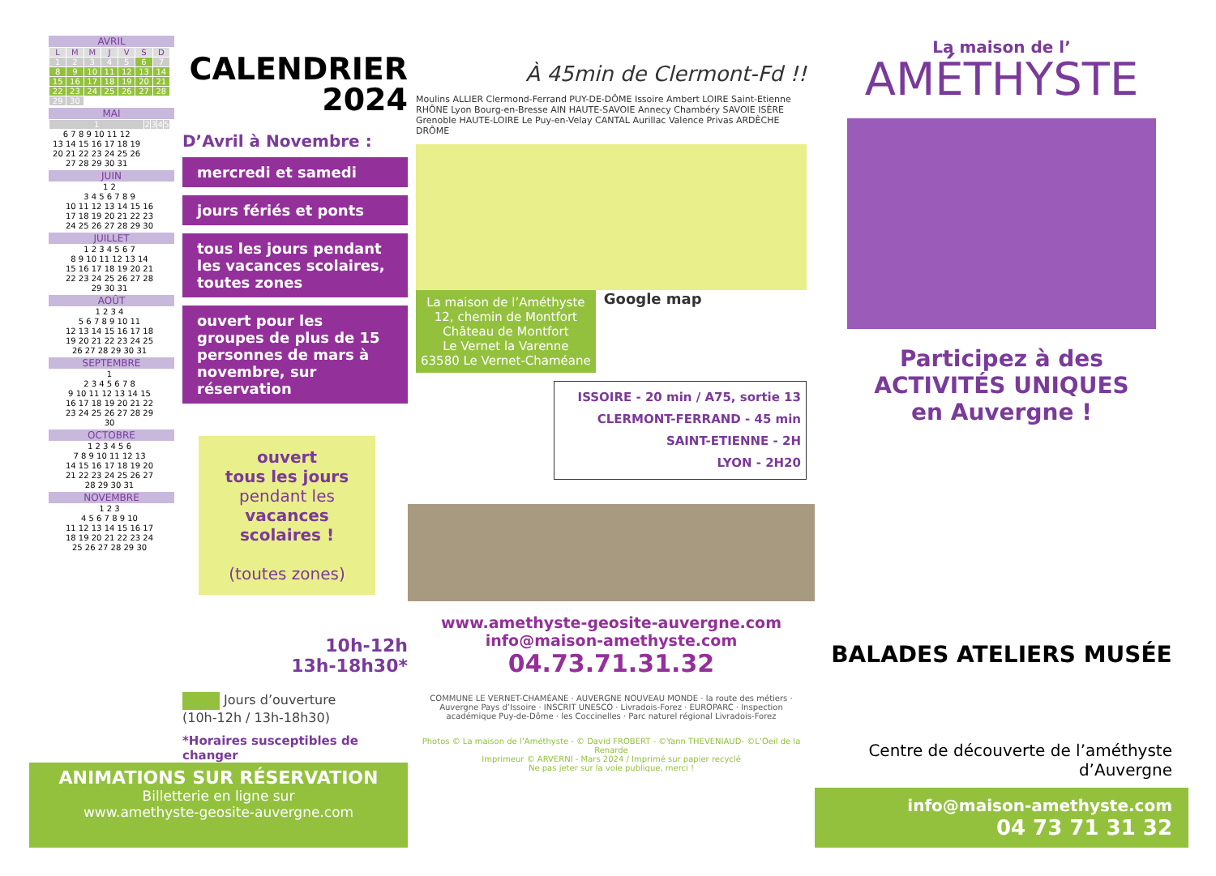AVRIL
| L | M | M | J | V | S | D |
| --- | --- | --- | --- | --- | --- | --- |
| 1 | 2 | 3 | 4 | 5 | 6 | 7 |
| 8 | 9 | 10 | 11 | 12 | 13 | 14 |
| 15 | 16 | 17 | 18 | 19 | 20 | 21 |
| 22 | 23 | 24 | 25 | 26 | 27 | 28 |
| 29 | 30 | | | | | |
MAI
| 1 | 2 | 3 | 4 | 5 |
| 6 7 8 9 10 11 12 | | | | |
| 13 14 15 16 17 18 19 | | | | |
| 20 21 22 23 24 25 26 | | | | |
| 27 28 29 30 31 | | | | |
JUIN
| 1 2 |
| 3 4 5 6 7 8 9 |
| 10 11 12 13 14 15 16 |
| 17 18 19 20 21 22 23 |
| 24 25 26 27 28 29 30 |
JUILLET
| 1 2 3 4 5 6 7 |
| 8 9 10 11 12 13 14 |
| 15 16 17 18 19 20 21 |
| 22 23 24 25 26 27 28 |
| 29 30 31 |
AOÛT
| 1 2 3 4 |
| 5 6 7 8 9 10 11 |
| 12 13 14 15 16 17 18 |
| 19 20 21 22 23 24 25 |
| 26 27 28 29 30 31 |
SEPTEMBRE
| 1 |
| 2 3 4 5 6 7 8 |
| 9 10 11 12 13 14 15 |
| 16 17 18 19 20 21 22 |
| 23 24 25 26 27 28 29 |
| 30 |
OCTOBRE
| 1 2 3 4 5 6 |
| 7 8 9 10 11 12 13 |
| 14 15 16 17 18 19 20 |
| 21 22 23 24 25 26 27 |
| 28 29 30 31 |
NOVEMBRE
| 1 2 3 |
| 4 5 6 7 8 9 10 |
| 11 12 13 14 15 16 17 |
| 18 19 20 21 22 23 24 |
| 25 26 27 28 29 30 |
CALENDRIER
2024
D’Avril à Novembre :
mercredi et samedi
jours fériés et ponts
tous les jours pendant les vacances scolaires, toutes zones
ouvert pour les groupes de plus de 15 personnes de mars à novembre, sur réservation
ouvert
tous les jours
pendant les
vacances scolaires !
(toutes zones)
10h-12h
13h-18h30*
Jours d’ouverture
(10h-12h / 13h-18h30)
*Horaires susceptibles de changer
ANIMATIONS SUR RÉSERVATION
Billetterie en ligne sur
www.amethyste-geosite-auvergne.com
À 45min de Clermont-Fd !!
Moulins ALLIER Clermond-Ferrand PUY-DE-DÔME Issoire Ambert LOIRE Saint-Etienne RHÔNE Lyon Bourg-en-Bresse AIN HAUTE-SAVOIE Annecy Chambéry SAVOIE ISÈRE Grenoble HAUTE-LOIRE Le Puy-en-Velay CANTAL Aurillac Valence Privas ARDÈCHE DRÔME
La maison de l’Améthyste
12, chemin de Montfort
Château de Montfort
Le Vernet la Varenne
63580 Le Vernet-Chaméane
Google map
ISSOIRE - 20 min / A75, sortie 13
CLERMONT-FERRAND - 45 min
SAINT-ETIENNE - 2H
LYON - 2H20
www.amethyste-geosite-auvergne.com
info@maison-amethyste.com
04.73.71.31.32
COMMUNE LE VERNET-CHAMÉANE · AUVERGNE NOUVEAU MONDE · la route des métiers · Auvergne Pays d’Issoire · INSCRIT UNESCO · Livradois-Forez · EUROPARC · Inspection académique Puy-de-Dôme · les Coccinelles · Parc naturel régional Livradois-Forez
Photos © La maison de l’Améthyste - © David FROBERT - ©Yann THEVENIAUD- ©L’Oeil de la Renarde
Imprimeur © ARVERNI - Mars 2024 / Imprimé sur papier recyclé
Ne pas jeter sur la voie publique, merci !
La maison de l’
AMÉTHYSTE
Participez à des
ACTIVITÉS UNIQUES
en Auvergne !
BALADES ATELIERS MUSÉE
Centre de découverte de l’améthyste d’Auvergne
info@maison-amethyste.com
04 73 71 31 32